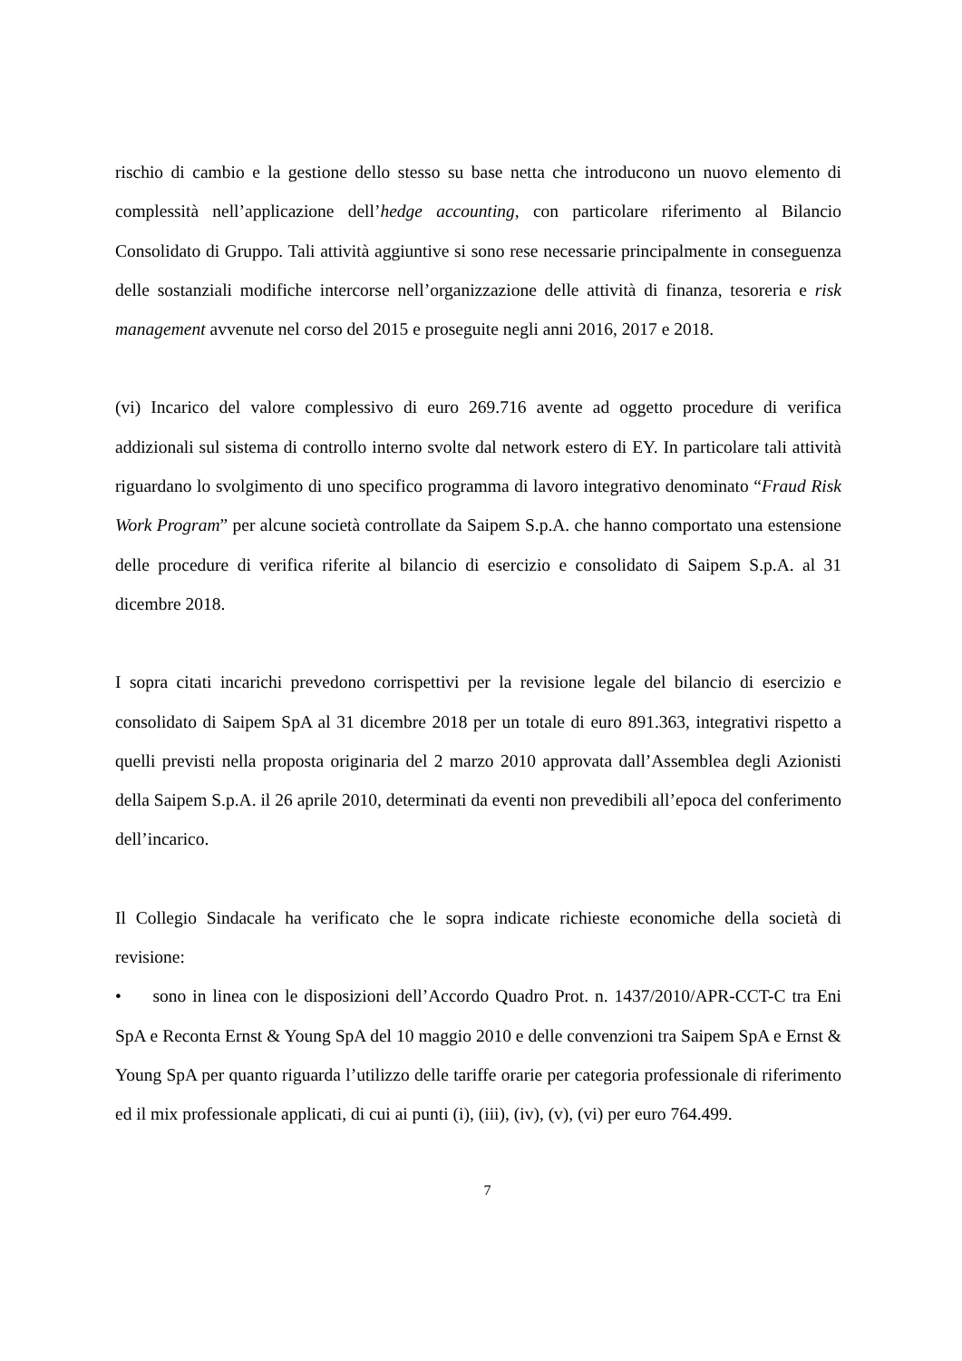rischio di cambio e la gestione dello stesso su base netta che introducono un nuovo elemento di complessità nell’applicazione dell’hedge accounting, con particolare riferimento al Bilancio Consolidato di Gruppo. Tali attività aggiuntive si sono rese necessarie principalmente in conseguenza delle sostanziali modifiche intercorse nell’organizzazione delle attività di finanza, tesoreria e risk management avvenute nel corso del 2015 e proseguite negli anni 2016, 2017 e 2018.
(vi) Incarico del valore complessivo di euro 269.716 avente ad oggetto procedure di verifica addizionali sul sistema di controllo interno svolte dal network estero di EY. In particolare tali attività riguardano lo svolgimento di uno specifico programma di lavoro integrativo denominato “Fraud Risk Work Program” per alcune società controllate da Saipem S.p.A. che hanno comportato una estensione delle procedure di verifica riferite al bilancio di esercizio e consolidato di Saipem S.p.A. al 31 dicembre 2018.
I sopra citati incarichi prevedono corrispettivi per la revisione legale del bilancio di esercizio e consolidato di Saipem SpA al 31 dicembre 2018 per un totale di euro 891.363, integrativi rispetto a quelli previsti nella proposta originaria del 2 marzo 2010 approvata dall’Assemblea degli Azionisti della Saipem S.p.A. il 26 aprile 2010, determinati da eventi non prevedibili all’epoca del conferimento dell’incarico.
Il Collegio Sindacale ha verificato che le sopra indicate richieste economiche della società di revisione:
• sono in linea con le disposizioni dell’Accordo Quadro Prot. n. 1437/2010/APR-CCT-C tra Eni SpA e Reconta Ernst & Young SpA del 10 maggio 2010 e delle convenzioni tra Saipem SpA e Ernst & Young SpA per quanto riguarda l’utilizzo delle tariffe orarie per categoria professionale di riferimento ed il mix professionale applicati, di cui ai punti (i), (iii), (iv), (v), (vi) per euro 764.499.
7